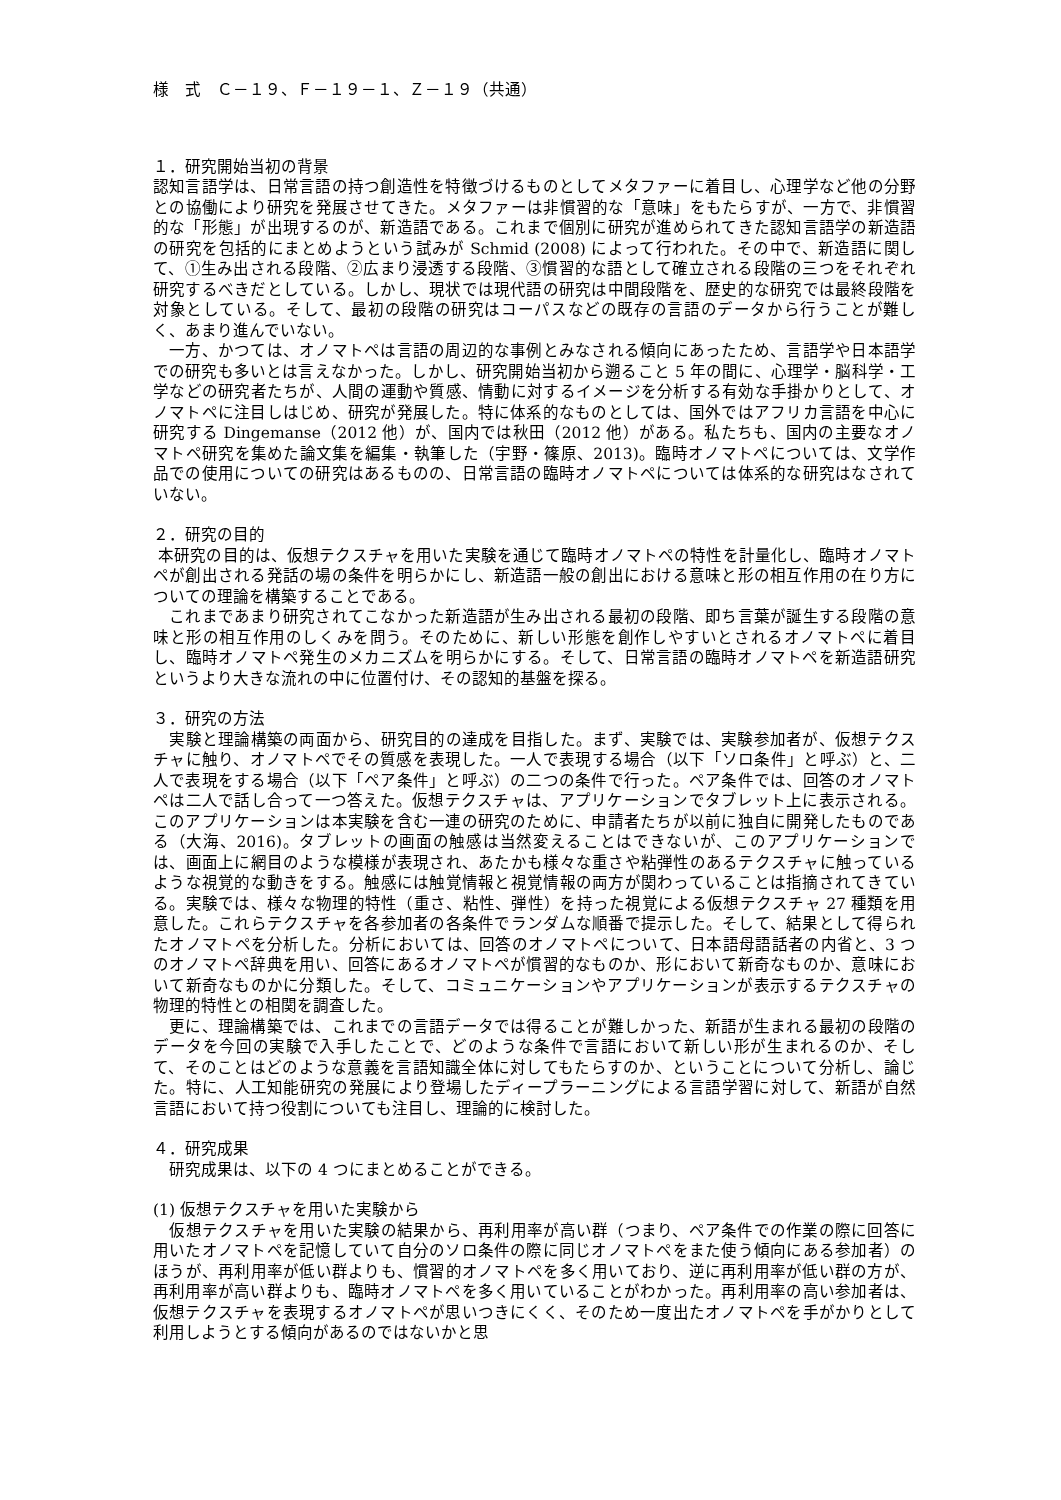様　式　Ｃ－１９、Ｆ－１９－１、Ｚ－１９（共通）
１．研究開始当初の背景
認知言語学は、日常言語の持つ創造性を特徴づけるものとしてメタファーに着目し、心理学など他の分野との協働により研究を発展させてきた。メタファーは非慣習的な「意味」をもたらすが、一方で、非慣習的な「形態」が出現するのが、新造語である。これまで個別に研究が進められてきた認知言語学の新造語の研究を包括的にまとめようという試みが Schmid (2008) によって行われた。その中で、新造語に関して、①生み出される段階、②広まり浸透する段階、③慣習的な語として確立される段階の三つをそれぞれ研究するべきだとしている。しかし、現状では現代語の研究は中間段階を、歴史的な研究では最終段階を対象としている。そして、最初の段階の研究はコーパスなどの既存の言語のデータから行うことが難しく、あまり進んでいない。
　一方、かつては、オノマトペは言語の周辺的な事例とみなされる傾向にあったため、言語学や日本語学での研究も多いとは言えなかった。しかし、研究開始当初から遡ること 5 年の間に、心理学・脳科学・工学などの研究者たちが、人間の運動や質感、情動に対するイメージを分析する有効な手掛かりとして、オノマトペに注目しはじめ、研究が発展した。特に体系的なものとしては、国外ではアフリカ言語を中心に研究する Dingemanse（2012 他）が、国内では秋田（2012 他）がある。私たちも、国内の主要なオノマトペ研究を集めた論文集を編集・執筆した（宇野・篠原、2013)。臨時オノマトペについては、文学作品での使用についての研究はあるものの、日常言語の臨時オノマトペについては体系的な研究はなされていない。
２．研究の目的
本研究の目的は、仮想テクスチャを用いた実験を通じて臨時オノマトペの特性を計量化し、臨時オノマトペが創出される発話の場の条件を明らかにし、新造語一般の創出における意味と形の相互作用の在り方についての理論を構築することである。
　これまであまり研究されてこなかった新造語が生み出される最初の段階、即ち言葉が誕生する段階の意味と形の相互作用のしくみを問う。そのために、新しい形態を創作しやすいとされるオノマトペに着目し、臨時オノマトペ発生のメカニズムを明らかにする。そして、日常言語の臨時オノマトペを新造語研究というより大きな流れの中に位置付け、その認知的基盤を探る。
３．研究の方法
　実験と理論構築の両面から、研究目的の達成を目指した。まず、実験では、実験参加者が、仮想テクスチャに触り、オノマトペでその質感を表現した。一人で表現する場合（以下「ソロ条件」と呼ぶ）と、二人で表現をする場合（以下「ペア条件」と呼ぶ）の二つの条件で行った。ペア条件では、回答のオノマトペは二人で話し合って一つ答えた。仮想テクスチャは、アプリケーションでタブレット上に表示される。このアプリケーションは本実験を含む一連の研究のために、申請者たちが以前に独自に開発したものである（大海、2016)。タブレットの画面の触感は当然変えることはできないが、このアプリケーションでは、画面上に網目のような模様が表現され、あたかも様々な重さや粘弾性のあるテクスチャに触っているような視覚的な動きをする。触感には触覚情報と視覚情報の両方が関わっていることは指摘されてきている。実験では、様々な物理的特性（重さ、粘性、弾性）を持った視覚による仮想テクスチャ 27 種類を用意した。これらテクスチャを各参加者の各条件でランダムな順番で提示した。そして、結果として得られたオノマトペを分析した。分析においては、回答のオノマトペについて、日本語母語話者の内省と、3 つのオノマトペ辞典を用い、回答にあるオノマトペが慣習的なものか、形において新奇なものか、意味において新奇なものかに分類した。そして、コミュニケーションやアプリケーションが表示するテクスチャの物理的特性との相関を調査した。
　更に、理論構築では、これまでの言語データでは得ることが難しかった、新語が生まれる最初の段階のデータを今回の実験で入手したことで、どのような条件で言語において新しい形が生まれるのか、そして、そのことはどのような意義を言語知識全体に対してもたらすのか、ということについて分析し、論じた。特に、人工知能研究の発展により登場したディープラーニングによる言語学習に対して、新語が自然言語において持つ役割についても注目し、理論的に検討した。
４．研究成果
　研究成果は、以下の 4 つにまとめることができる。
(1) 仮想テクスチャを用いた実験から
　仮想テクスチャを用いた実験の結果から、再利用率が高い群（つまり、ペア条件での作業の際に回答に用いたオノマトペを記憶していて自分のソロ条件の際に同じオノマトペをまた使う傾向にある参加者）のほうが、再利用率が低い群よりも、慣習的オノマトペを多く用いており、逆に再利用率が低い群の方が、再利用率が高い群よりも、臨時オノマトペを多く用いていることがわかった。再利用率の高い参加者は、仮想テクスチャを表現するオノマトペが思いつきにくく、そのため一度出たオノマトペを手がかりとして利用しようとする傾向があるのではないかと思